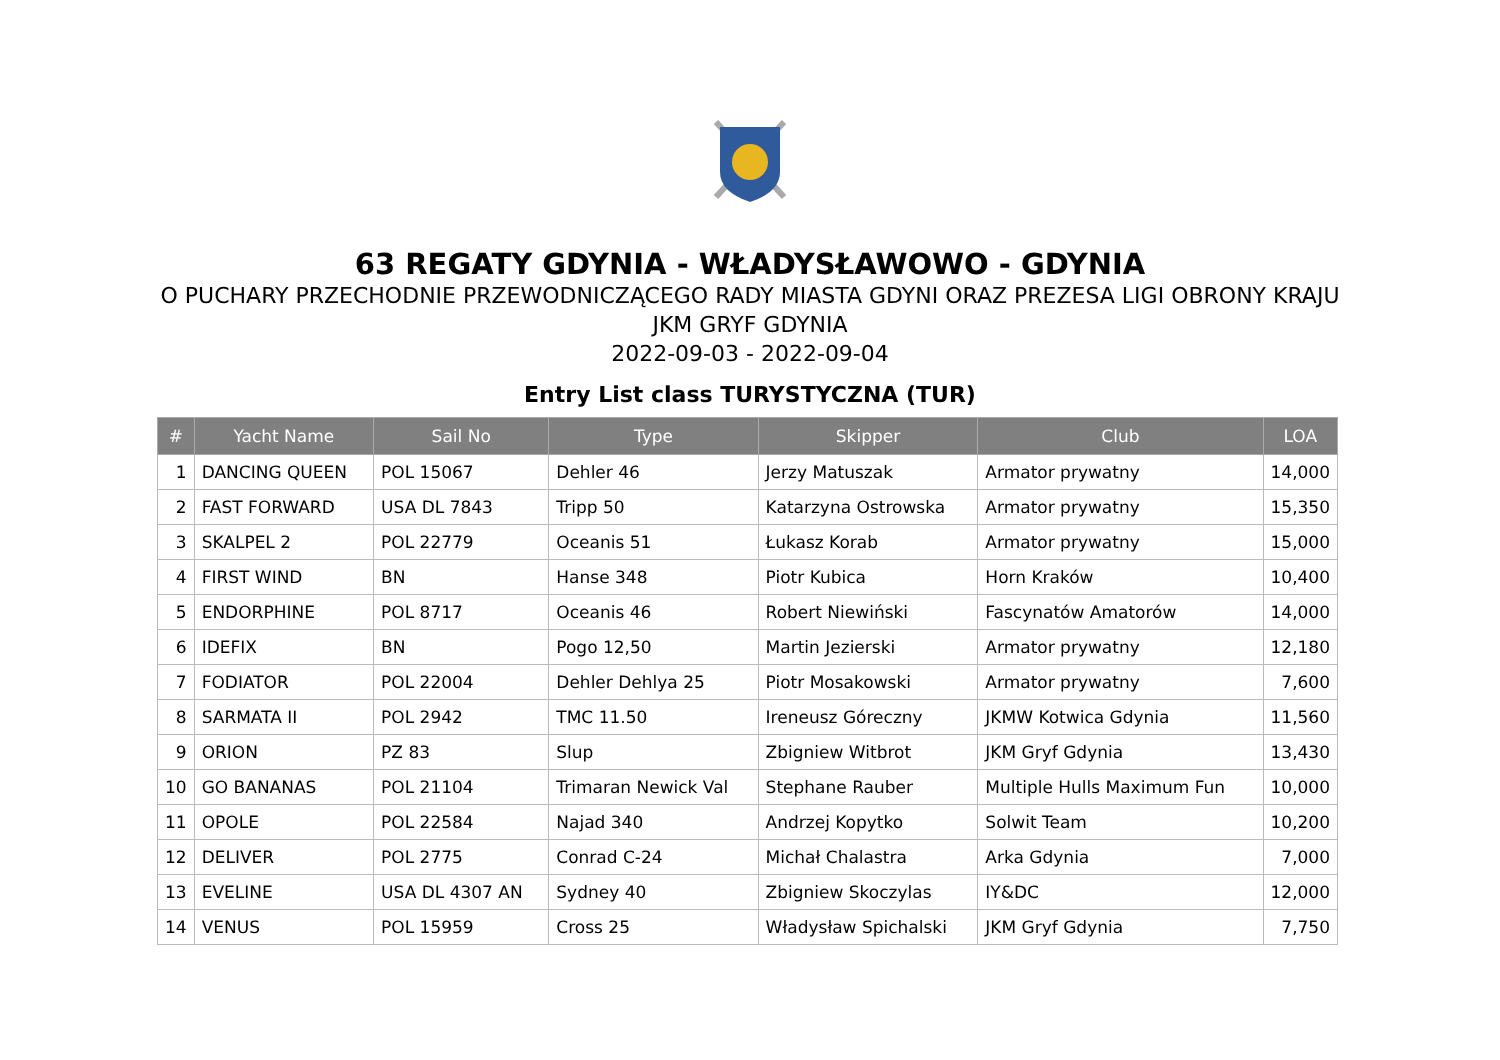63 REGATY GDYNIA - WŁADYSŁAWOWO - GDYNIA
O PUCHARY PRZECHODNIE PRZEWODNICZĄCEGO RADY MIASTA GDYNI ORAZ PREZESA LIGI OBRONY KRAJU
JKM GRYF GDYNIA
2022-09-03 - 2022-09-04
Entry List class TURYSTYCZNA (TUR)
| # | Yacht Name | Sail No | Type | Skipper | Club | LOA |
| --- | --- | --- | --- | --- | --- | --- |
| 1 | DANCING QUEEN | POL 15067 | Dehler 46 | Jerzy Matuszak | Armator prywatny | 14,000 |
| 2 | FAST FORWARD | USA DL 7843 | Tripp 50 | Katarzyna Ostrowska | Armator prywatny | 15,350 |
| 3 | SKALPEL 2 | POL 22779 | Oceanis 51 | Łukasz Korab | Armator prywatny | 15,000 |
| 4 | FIRST WIND | BN | Hanse 348 | Piotr Kubica | Horn Kraków | 10,400 |
| 5 | ENDORPHINE | POL 8717 | Oceanis 46 | Robert Niewiński | Fascynatów Amatorów | 14,000 |
| 6 | IDEFIX | BN | Pogo 12,50 | Martin Jezierski | Armator prywatny | 12,180 |
| 7 | FODIATOR | POL 22004 | Dehler Dehlya 25 | Piotr Mosakowski | Armator prywatny | 7,600 |
| 8 | SARMATA II | POL 2942 | TMC 11.50 | Ireneusz Góreczny | JKMW Kotwica Gdynia | 11,560 |
| 9 | ORION | PZ 83 | Slup | Zbigniew Witbrot | JKM Gryf Gdynia | 13,430 |
| 10 | GO BANANAS | POL 21104 | Trimaran Newick Val | Stephane Rauber | Multiple Hulls Maximum Fun | 10,000 |
| 11 | OPOLE | POL 22584 | Najad 340 | Andrzej Kopytko | Solwit Team | 10,200 |
| 12 | DELIVER | POL 2775 | Conrad C-24 | Michał Chalastra | Arka Gdynia | 7,000 |
| 13 | EVELINE | USA DL 4307 AN | Sydney 40 | Zbigniew Skoczylas | IY&DC | 12,000 |
| 14 | VENUS | POL 15959 | Cross 25 | Władysław Spichalski | JKM Gryf Gdynia | 7,750 |